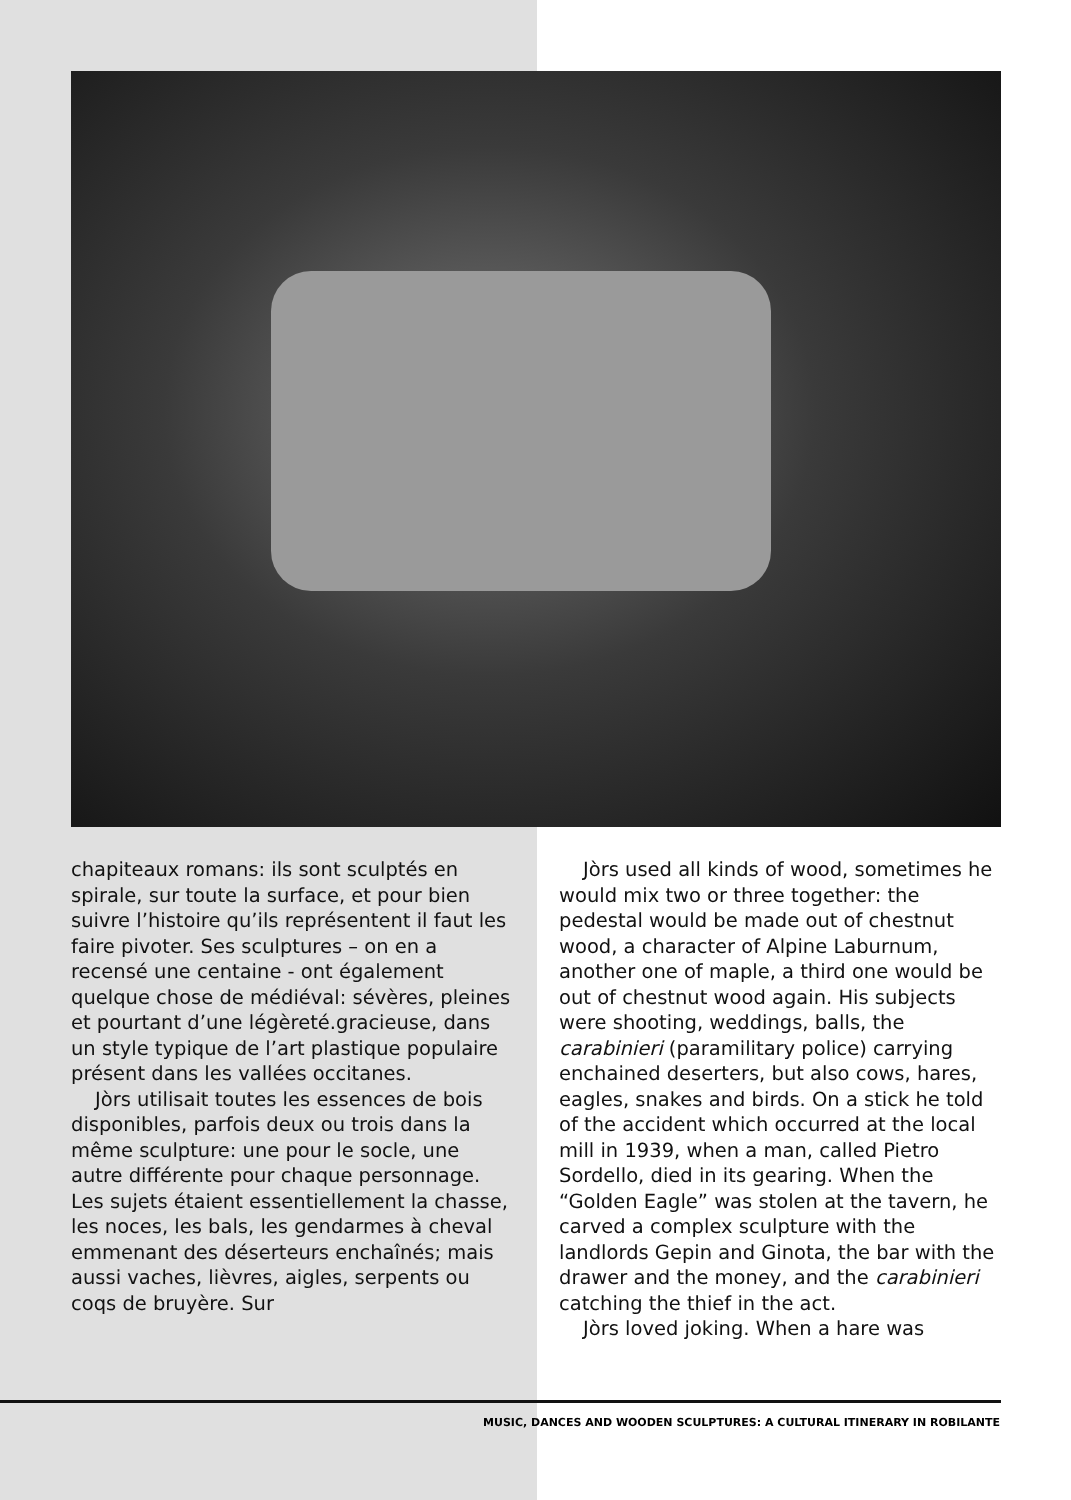chapiteaux romans: ils sont sculptés en spirale, sur toute la surface, et pour bien suivre l’histoire qu’ils représentent il faut les faire pivoter. Ses sculptures – on en a recensé une centaine - ont également quelque chose de médiéval: sévères, pleines et pourtant d’une légèreté.gracieuse, dans un style typique de l’art plastique populaire présent dans les vallées occitanes.
Jòrs utilisait toutes les essences de bois disponibles, parfois deux ou trois dans la même sculpture: une pour le socle, une autre différente pour chaque personnage. Les sujets étaient essentiellement la chasse, les noces, les bals, les gendarmes à cheval emmenant des déserteurs enchaînés; mais aussi vaches, lièvres, aigles, serpents ou coqs de bruyère. Sur
Jòrs used all kinds of wood, sometimes he would mix two or three together: the pedestal would be made out of chestnut wood, a character of Alpine Laburnum, another one of maple, a third one would be out of chestnut wood again. His subjects were shooting, weddings, balls, the carabinieri (paramilitary police) carrying enchained deserters, but also cows, hares, eagles, snakes and birds. On a stick he told of the accident which occurred at the local mill in 1939, when a man, called Pietro Sordello, died in its gearing. When the “Golden Eagle” was stolen at the tavern, he carved a complex sculpture with the landlords Gepin and Ginota, the bar with the drawer and the money, and the carabinieri catching the thief in the act.
Jòrs loved joking. When a hare was
MUSIC, DANCES AND WOODEN SCULPTURES: A CULTURAL ITINERARY IN ROBILANTE